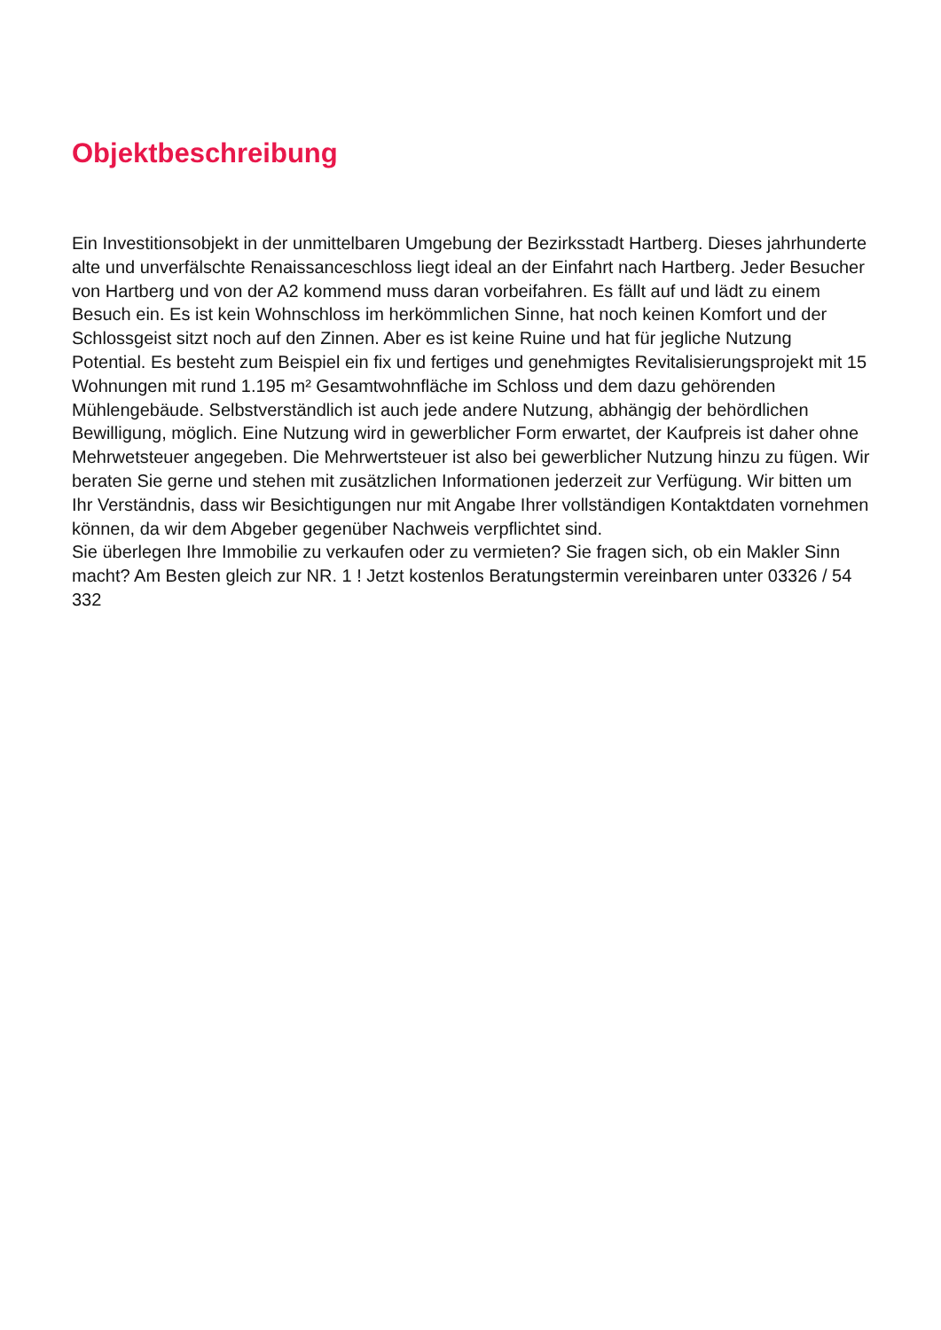Objektbeschreibung
Ein Investitionsobjekt in der unmittelbaren Umgebung der Bezirksstadt Hartberg. Dieses jahrhunderte alte und unverfälschte Renaissanceschloss liegt ideal an der Einfahrt nach Hartberg. Jeder Besucher von Hartberg und von der A2 kommend muss daran vorbeifahren. Es fällt auf und lädt zu einem Besuch ein. Es ist kein Wohnschloss im herkömmlichen Sinne, hat noch keinen Komfort und der Schlossgeist sitzt noch auf den Zinnen. Aber es ist keine Ruine und hat für jegliche Nutzung Potential. Es besteht zum Beispiel ein fix und fertiges und genehmigtes Revitalisierungsprojekt mit 15 Wohnungen mit rund 1.195 m² Gesamtwohnfläche im Schloss und dem dazu gehörenden Mühlengebäude. Selbstverständlich ist auch jede andere Nutzung, abhängig der behördlichen Bewilligung, möglich. Eine Nutzung wird in gewerblicher Form erwartet, der Kaufpreis ist daher ohne Mehrwetsteuer angegeben. Die Mehrwertsteuer ist also bei gewerblicher Nutzung hinzu zu fügen. Wir beraten Sie gerne und stehen mit zusätzlichen Informationen jederzeit zur Verfügung. Wir bitten um Ihr Verständnis, dass wir Besichtigungen nur mit Angabe Ihrer vollständigen Kontaktdaten vornehmen können, da wir dem Abgeber gegenüber Nachweis verpflichtet sind.
Sie überlegen Ihre Immobilie zu verkaufen oder zu vermieten? Sie fragen sich, ob ein Makler Sinn macht? Am Besten gleich zur NR. 1 ! Jetzt kostenlos Beratungstermin vereinbaren unter 03326 / 54 332